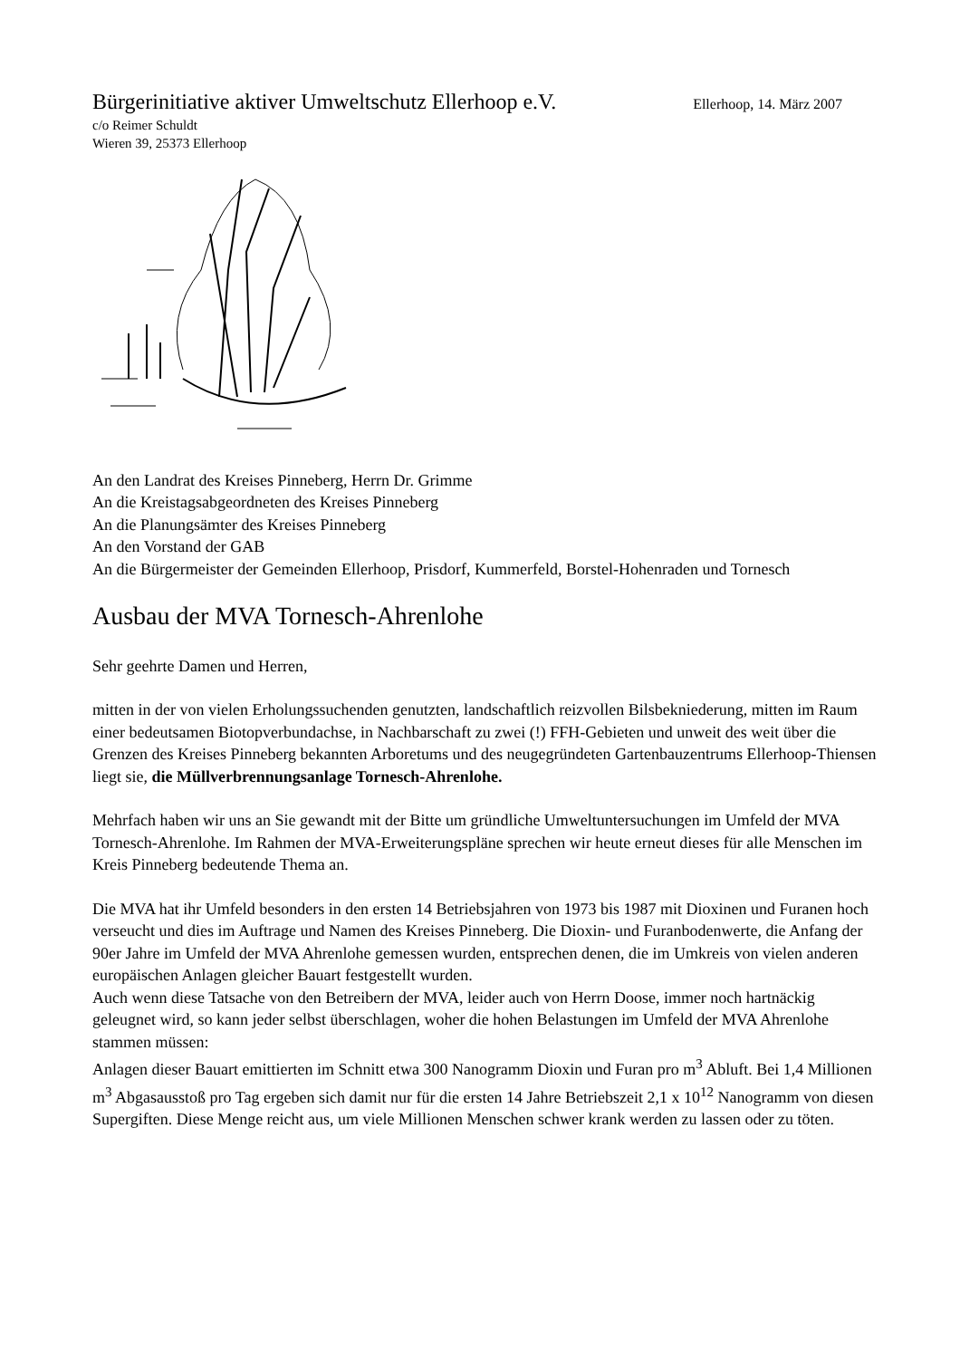Bürgerinitiative aktiver Umweltschutz Ellerhoop e.V. Ellerhoop, 14. März 2007
c/o Reimer Schuldt
Wieren 39, 25373 Ellerhoop
An den Landrat des Kreises Pinneberg, Herrn Dr. Grimme
An die Kreistagsabgeordneten des Kreises Pinneberg
An die Planungsämter des Kreises Pinneberg
An den Vorstand der GAB
An die Bürgermeister der Gemeinden Ellerhoop, Prisdorf, Kummerfeld, Borstel-Hohenraden und Tornesch
Ausbau der MVA Tornesch-Ahrenlohe
Sehr geehrte Damen und Herren,
mitten in der von vielen Erholungssuchenden genutzten, landschaftlich reizvollen Bilsbekniederung, mitten im Raum einer bedeutsamen Biotopverbundachse, in Nachbarschaft zu zwei (!) FFH-Gebieten und unweit des weit über die Grenzen des Kreises Pinneberg bekannten Arboretums und des neugegründeten Gartenbauzentrums Ellerhoop-Thiensen liegt sie, die Müllverbrennungsanlage Tornesch-Ahrenlohe.
Mehrfach haben wir uns an Sie gewandt mit der Bitte um gründliche Umweltuntersuchungen im Umfeld der MVA Tornesch-Ahrenlohe. Im Rahmen der MVA-Erweiterungspläne sprechen wir heute erneut dieses für alle Menschen im Kreis Pinneberg bedeutende Thema an.
Die MVA hat ihr Umfeld besonders in den ersten 14 Betriebsjahren von 1973 bis 1987 mit Dioxinen und Furanen hoch verseucht und dies im Auftrage und Namen des Kreises Pinneberg. Die Dioxin- und Furanbodenwerte, die Anfang der 90er Jahre im Umfeld der MVA Ahrenlohe gemessen wurden, entsprechen denen, die im Umkreis von vielen anderen europäischen Anlagen gleicher Bauart festgestellt wurden.
Auch wenn diese Tatsache von den Betreibern der MVA, leider auch von Herrn Doose, immer noch hartnäckig geleugnet wird, so kann jeder selbst überschlagen, woher die hohen Belastungen im Umfeld der MVA Ahrenlohe stammen müssen:
Anlagen dieser Bauart emittierten im Schnitt etwa 300 Nanogramm Dioxin und Furan pro m<sup>3</sup> Abluft. Bei 1,4 Millionen m<sup>3</sup> Abgasausstoß pro Tag ergeben sich damit nur für die ersten 14 Jahre Betriebszeit 2,1 x 10<sup>12</sup> Nanogramm von diesen Supergiften. Diese Menge reicht aus, um viele Millionen Menschen schwer krank werden zu lassen oder zu töten.